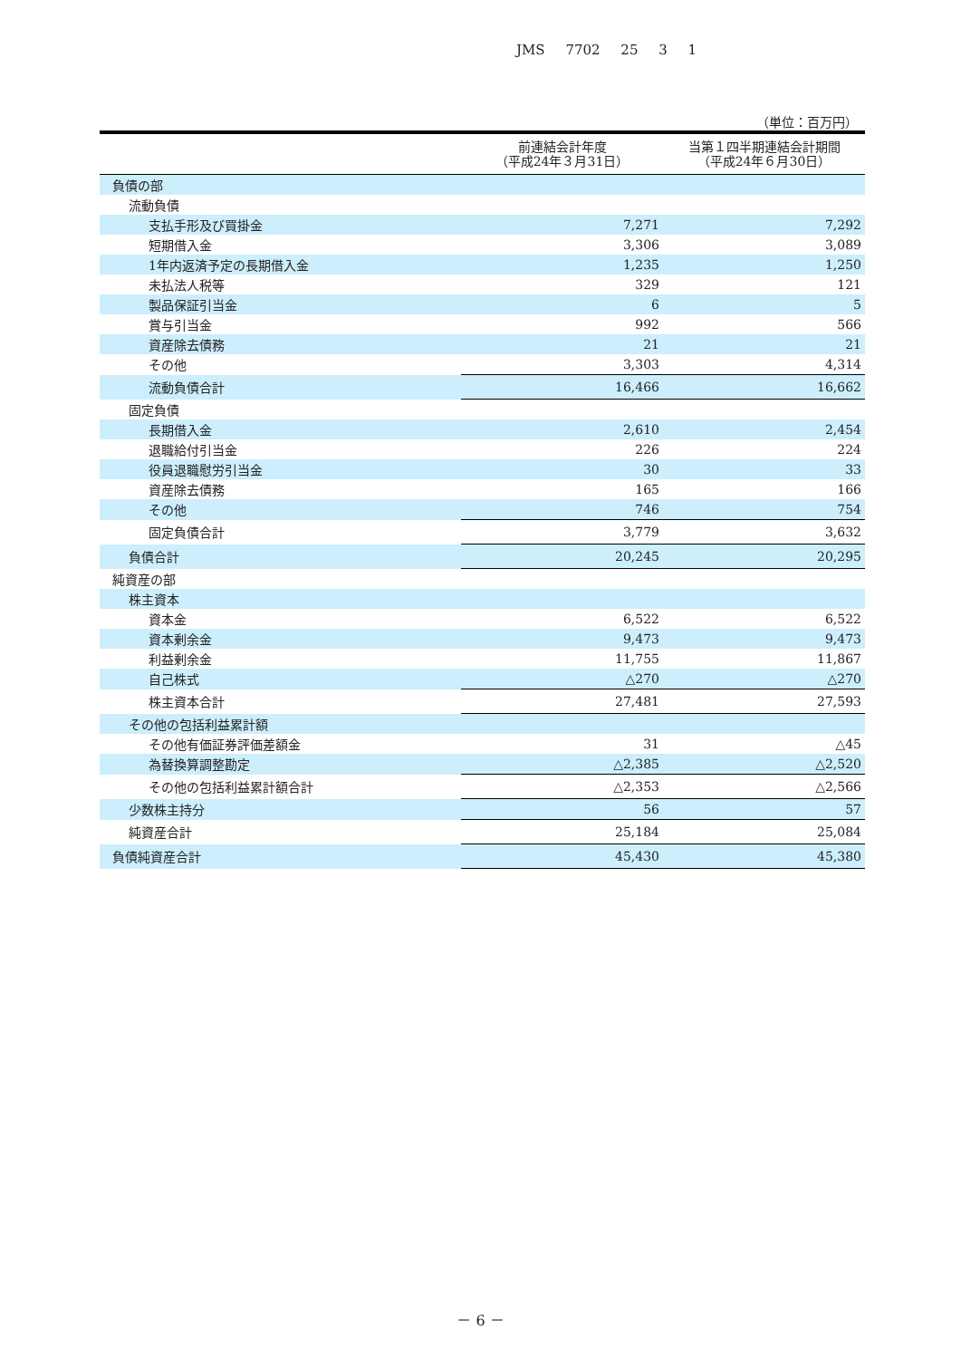JMS 7702 25 3 1
（単位：百万円）
| | 前連結会計年度 （平成24年３月31日） | 当第１四半期連結会計期間 （平成24年６月30日） |
| --- | --- | --- |
| 負債の部 | | |
| 流動負債 | | |
| 支払手形及び買掛金 | 7,271 | 7,292 |
| 短期借入金 | 3,306 | 3,089 |
| 1年内返済予定の長期借入金 | 1,235 | 1,250 |
| 未払法人税等 | 329 | 121 |
| 製品保証引当金 | 6 | 5 |
| 賞与引当金 | 992 | 566 |
| 資産除去債務 | 21 | 21 |
| その他 | 3,303 | 4,314 |
| 流動負債合計 | 16,466 | 16,662 |
| 固定負債 | | |
| 長期借入金 | 2,610 | 2,454 |
| 退職給付引当金 | 226 | 224 |
| 役員退職慰労引当金 | 30 | 33 |
| 資産除去債務 | 165 | 166 |
| その他 | 746 | 754 |
| 固定負債合計 | 3,779 | 3,632 |
| 負債合計 | 20,245 | 20,295 |
| 純資産の部 | | |
| 株主資本 | | |
| 資本金 | 6,522 | 6,522 |
| 資本剰余金 | 9,473 | 9,473 |
| 利益剰余金 | 11,755 | 11,867 |
| 自己株式 | △270 | △270 |
| 株主資本合計 | 27,481 | 27,593 |
| その他の包括利益累計額 | | |
| その他有価証券評価差額金 | 31 | △45 |
| 為替換算調整勘定 | △2,385 | △2,520 |
| その他の包括利益累計額合計 | △2,353 | △2,566 |
| 少数株主持分 | 56 | 57 |
| 純資産合計 | 25,184 | 25,084 |
| 負債純資産合計 | 45,430 | 45,380 |
－ 6 －